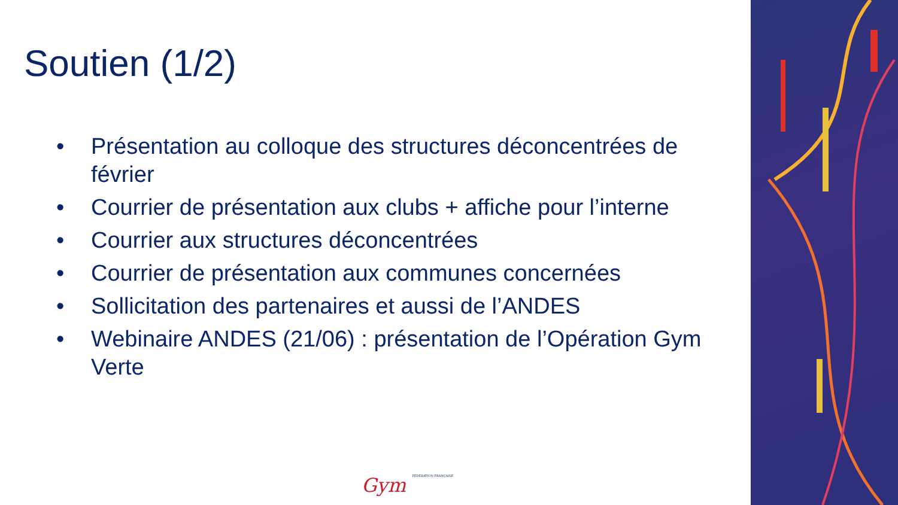Soutien (1/2)
• Présentation au colloque des structures déconcentrées de février
• Courrier de présentation aux clubs + affiche pour l’interne
• Courrier aux structures déconcentrées
• Courrier de présentation aux communes concernées
• Sollicitation des partenaires et aussi de l’ANDES
• Webinaire ANDES (21/06) : présentation de l’Opération Gym Verte
Gym FÉDÉRATION FRANÇAISE